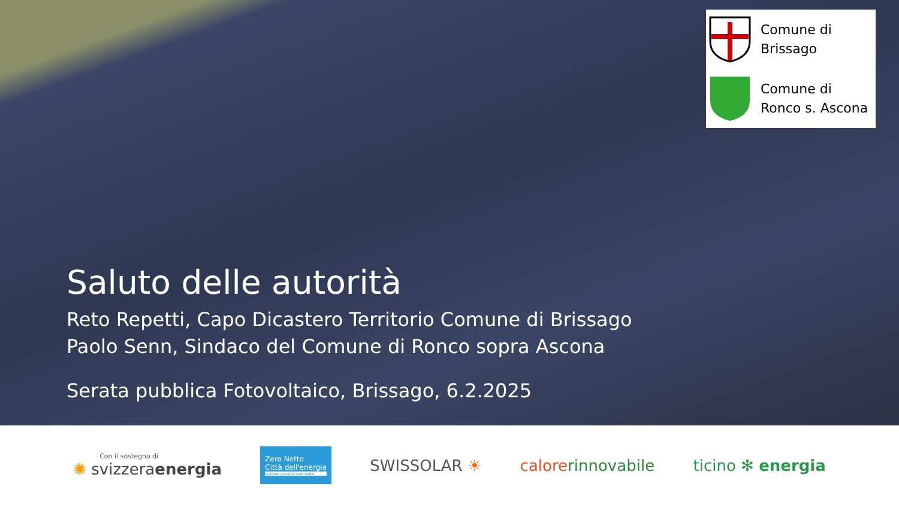Comune di
Brissago
Comune di
Ronco s. Ascona
Saluto delle autorità
Reto Repetti, Capo Dicastero Territorio Comune di Brissago
Paolo Senn, Sindaco del Comune di Ronco sopra Ascona
Serata pubblica Fotovoltaico, Brissago, 6.2.2025
Con il sostegno di
✺ svizzeraenergia
Zero Netto
Città dell'energia
Insieme verso lo zero netto.
SWISSOLAR ☀ calorerinnovabile ticino ✻ energia